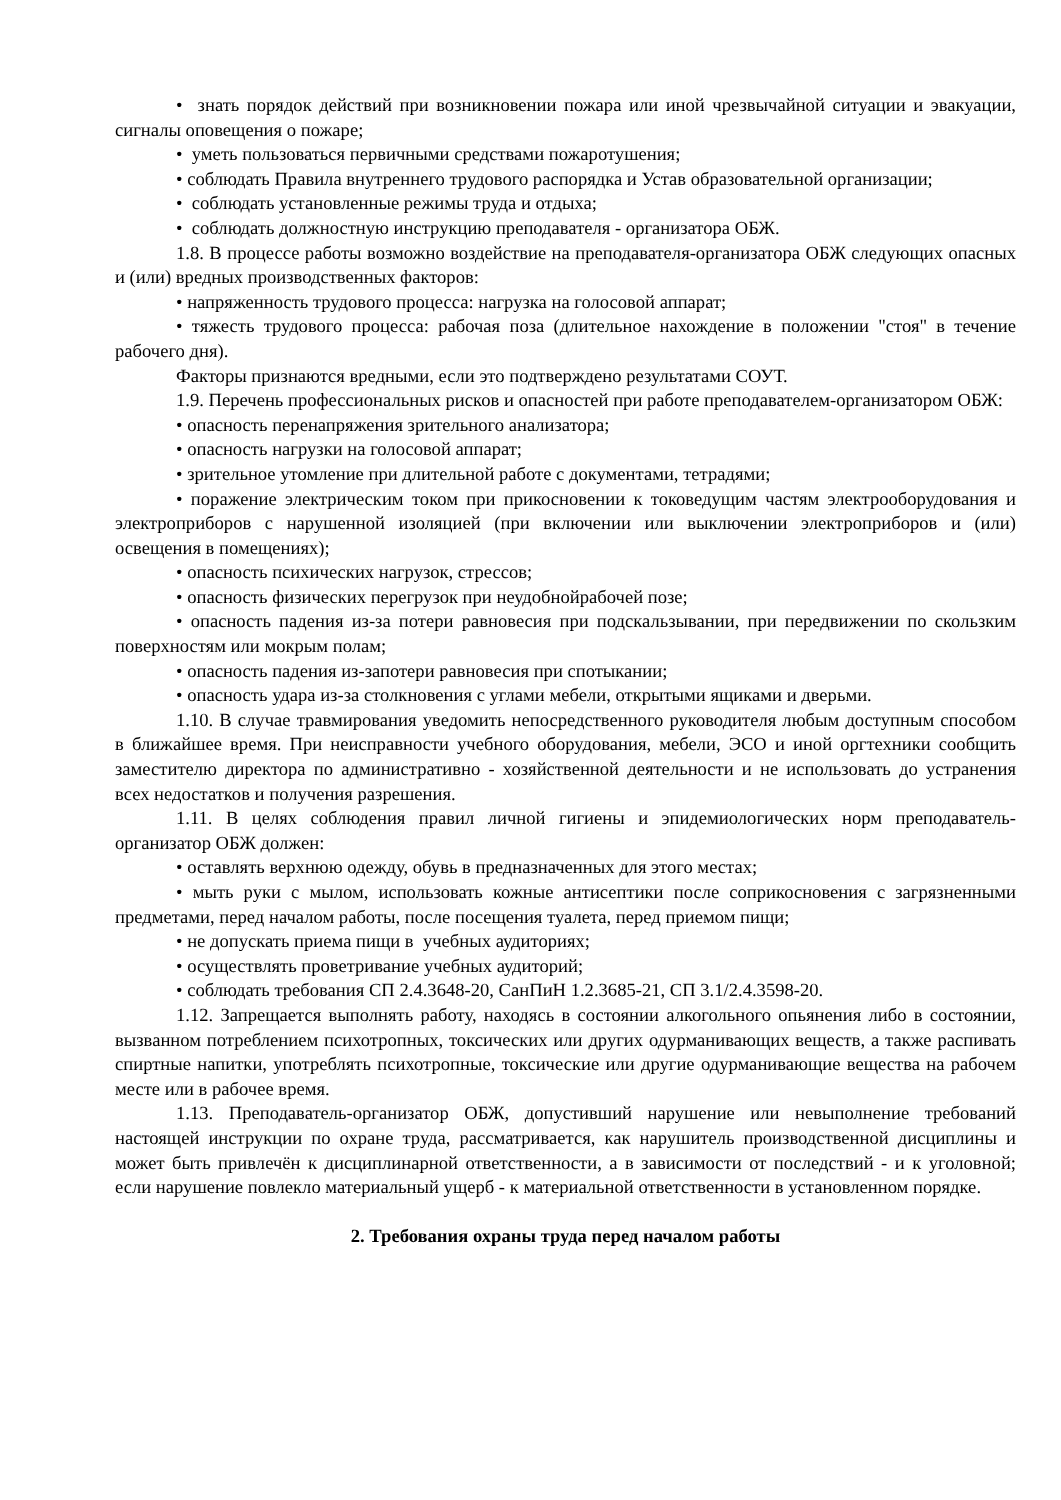• знать порядок действий при возникновении пожара или иной чрезвычайной ситуации и эвакуации, сигналы оповещения о пожаре;
• уметь пользоваться первичными средствами пожаротушения;
• соблюдать Правила внутреннего трудового распорядка и Устав образовательной организации;
• соблюдать установленные режимы труда и отдыха;
• соблюдать должностную инструкцию преподавателя - организатора ОБЖ.
1.8. В процессе работы возможно воздействие на преподавателя-организатора ОБЖ следующих опасных и (или) вредных производственных факторов:
• напряженность трудового процесса: нагрузка на голосовой аппарат;
• тяжесть трудового процесса: рабочая поза (длительное нахождение в положении "стоя" в течение рабочего дня).
Факторы признаются вредными, если это подтверждено результатами СОУТ.
1.9. Перечень профессиональных рисков и опасностей при работе преподавателем-организатором ОБЖ:
• опасность перенапряжения зрительного анализатора;
• опасность нагрузки на голосовой аппарат;
• зрительное утомление при длительной работе с документами, тетрадями;
• поражение электрическим током при прикосновении к токоведущим частям электрооборудования и электроприборов с нарушенной изоляцией (при включении или выключении электроприборов и (или) освещения в помещениях);
• опасность психических нагрузок, стрессов;
• опасность физических перегрузок при неудобнойрабочей позе;
• опасность падения из-за потери равновесия при подскальзывании, при передвижении по скользким поверхностям или мокрым полам;
• опасность падения из-запотери равновесия при спотыкании;
• опасность удара из-за столкновения с углами мебели, открытыми ящиками и дверьми.
1.10. В случае травмирования уведомить непосредственного руководителя любым доступным способом в ближайшее время. При неисправности учебного оборудования, мебели, ЭСО и иной оргтехники сообщить заместителю директора по административно - хозяйственной деятельности и не использовать до устранения всех недостатков и получения разрешения.
1.11. В целях соблюдения правил личной гигиены и эпидемиологических норм преподаватель-организатор ОБЖ должен:
• оставлять верхнюю одежду, обувь в предназначенных для этого местах;
• мыть руки с мылом, использовать кожные антисептики после соприкосновения с загрязненными предметами, перед началом работы, после посещения туалета, перед приемом пищи;
• не допускать приема пищи в учебных аудиториях;
• осуществлять проветривание учебных аудиторий;
• соблюдать требования СП 2.4.3648-20, СанПиН 1.2.3685-21, СП 3.1/2.4.3598-20.
1.12. Запрещается выполнять работу, находясь в состоянии алкогольного опьянения либо в состоянии, вызванном потреблением психотропных, токсических или других одурманивающих веществ, а также распивать спиртные напитки, употреблять психотропные, токсические или другие одурманивающие вещества на рабочем месте или в рабочее время.
1.13. Преподаватель-организатор ОБЖ, допустивший нарушение или невыполнение требований настоящей инструкции по охране труда, рассматривается, как нарушитель производственной дисциплины и может быть привлечён к дисциплинарной ответственности, а в зависимости от последствий - и к уголовной; если нарушение повлекло материальный ущерб - к материальной ответственности в установленном порядке.
2. Требования охраны труда перед началом работы